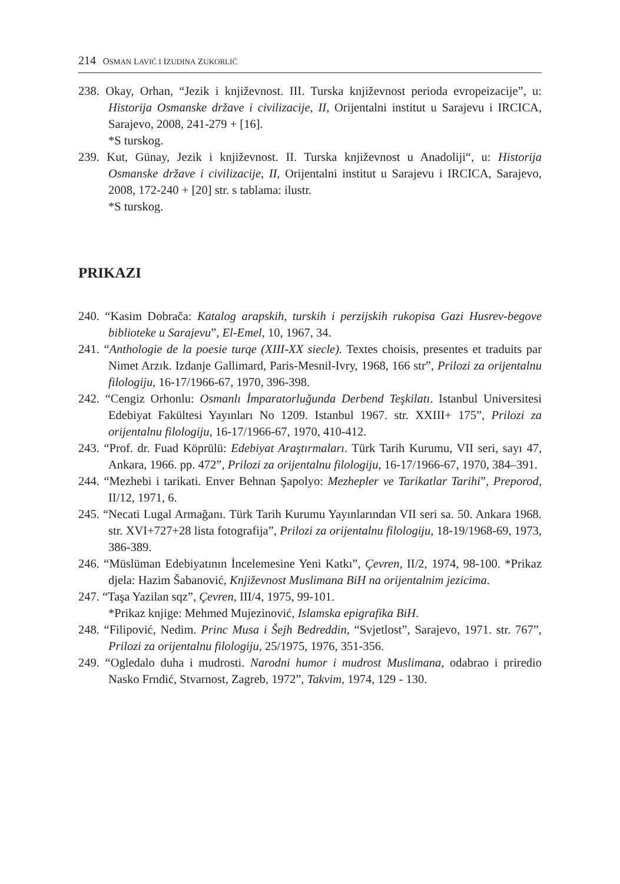214 OSMAN LAVIĆ I IZUDINA ZUKORLIĆ
238. Okay, Orhan, “Jezik i književnost. III. Turska književnost perioda evropeizacije”, u: Historija Osmanske države i civilizacije, II, Orijentalni institut u Sarajevu i IRCICA, Sarajevo, 2008, 241-279 + [16].
*S turskog.
239. Kut, Günay, Jezik i književnost. II. Turska književnost u Anadoliji“, u: Historija Osmanske države i civilizacije, II, Orijentalni institut u Sarajevu i IRCICA, Sarajevo, 2008, 172-240 + [20] str. s tablama: ilustr.
*S turskog.
PRIKAZI
240. “Kasim Dobrača: Katalog arapskih, turskih i perzijskih rukopisa Gazi Husrev-begove biblioteke u Sarajevu”, El-Emel, 10, 1967, 34.
241. “Anthologie de la poesie turqe (XIII-XX siecle). Textes choisis, presentes et traduits par Nimet Arzık. Izdanje Gallimard, Paris-Mesnil-Ivry, 1968, 166 str”, Prilozi za orijentalnu filologiju, 16-17/1966-67, 1970, 396-398.
242. “Cengiz Orhonlu: Osmanlı İmparatorluğunda Derbend Teşkilatı. Istanbul Universitesi Edebiyat Fakültesi Yayınları No 1209. Istanbul 1967. str. XXIII+ 175”, Prilozi za orijentalnu filologiju, 16-17/1966-67, 1970, 410-412.
243. “Prof. dr. Fuad Köprülü: Edebiyat Araştırmaları. Türk Tarih Kurumu, VII seri, sayı 47, Ankara, 1966. pp. 472”, Prilozi za orijentalnu filologiju, 16-17/1966-67, 1970, 384–391.
244. “Mezhebi i tarikati. Enver Behnan Şapolyo: Mezhepler ve Tarikatlar Tarihi”, Preporod, II/12, 1971, 6.
245. “Necati Lugal Armağanı. Türk Tarih Kurumu Yayınlarından VII seri sa. 50. Ankara 1968. str. XVI+727+28 lista fotografija”, Prilozi za orijentalnu filologiju, 18-19/1968-69, 1973, 386-389.
246. “Müslüman Edebiyatının İncelemesine Yeni Katkı”, Çevren, II/2, 1974, 98-100. *Prikaz djela: Hazim Šabanović, Književnost Muslimana BiH na orijentalnim jezicima.
247. “Taşa Yazilan sqz”, Çevren, III/4, 1975, 99-101.
*Prikaz knjige: Mehmed Mujezinović, Islamska epigrafika BiH.
248. “Filipović, Nedim. Princ Musa i Šejh Bedreddin, “Svjetlost”, Sarajevo, 1971. str. 767”, Prilozi za orijentalnu filologiju, 25/1975, 1976, 351-356.
249. “Ogledalo duha i mudrosti. Narodni humor i mudrost Muslimana, odabrao i priredio Nasko Frndić, Stvarnost, Zagreb, 1972”, Takvim, 1974, 129 - 130.